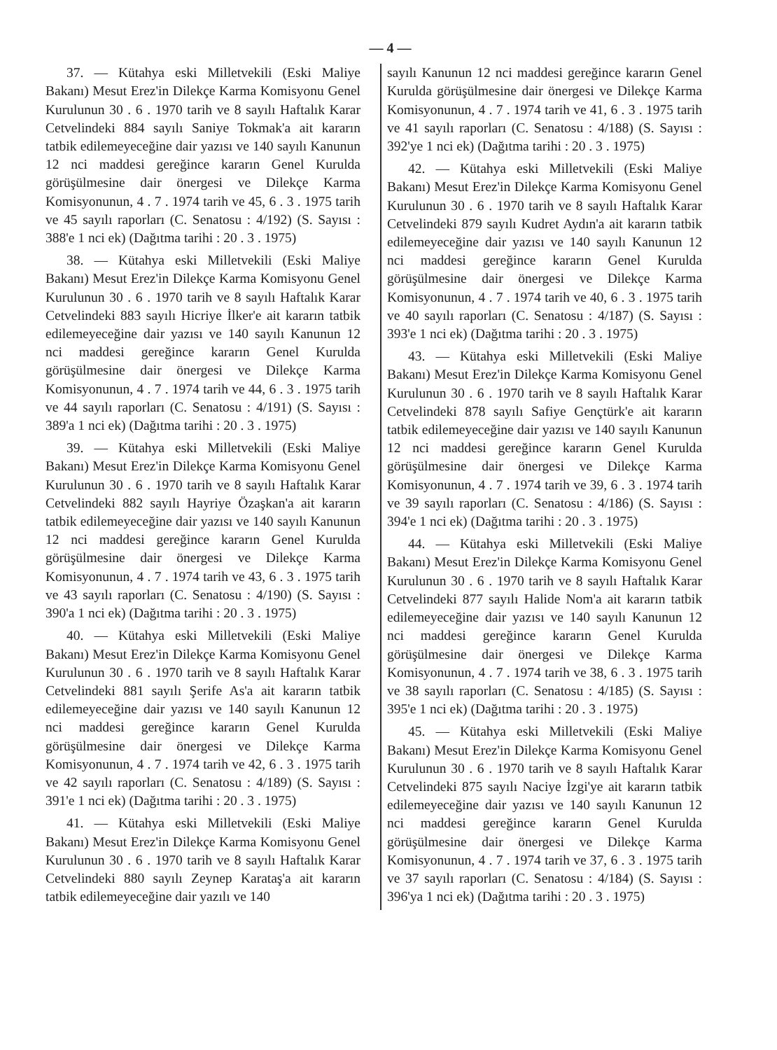— 4 —
37. — Kütahya eski Milletvekili (Eski Maliye Bakanı) Mesut Erez'in Dilekçe Karma Komisyonu Genel Kurulunun 30 . 6 . 1970 tarih ve 8 sayılı Haftalık Karar Cetvelindeki 884 sayılı Saniye Tokmak'a ait kararın tatbik edilemeyeceğine dair yazısı ve 140 sayılı Kanunun 12 nci maddesi gereğince kararın Genel Kurulda görüşülmesine dair önergesi ve Dilekçe Karma Komisyonunun, 4 . 7 . 1974 tarih ve 45, 6 . 3 . 1975 tarih ve 45 sayılı raporları (C. Senatosu : 4/192) (S. Sayısı : 388'e 1 nci ek) (Dağıtma tarihi : 20 . 3 . 1975)
38. — Kütahya eski Milletvekili (Eski Maliye Bakanı) Mesut Erez'in Dilekçe Karma Komisyonu Genel Kurulunun 30 . 6 . 1970 tarih ve 8 sayılı Haftalık Karar Cetvelindeki 883 sayılı Hicriye İlker'e ait kararın tatbik edilemeyeceğine dair yazısı ve 140 sayılı Kanunun 12 nci maddesi gereğince kararın Genel Kurulda görüşülmesine dair önergesi ve Dilekçe Karma Komisyonunun, 4 . 7 . 1974 tarih ve 44, 6 . 3 . 1975 tarih ve 44 sayılı raporları (C. Senatosu : 4/191) (S. Sayısı : 389'a 1 nci ek) (Dağıtma tarihi : 20 . 3 . 1975)
39. — Kütahya eski Milletvekili (Eski Maliye Bakanı) Mesut Erez'in Dilekçe Karma Komisyonu Genel Kurulunun 30 . 6 . 1970 tarih ve 8 sayılı Haftalık Karar Cetvelindeki 882 sayılı Hayriye Özaşkan'a ait kararın tatbik edilemeyeceğine dair yazısı ve 140 sayılı Kanunun 12 nci maddesi gereğince kararın Genel Kurulda görüşülmesine dair önergesi ve Dilekçe Karma Komisyonunun, 4 . 7 . 1974 tarih ve 43, 6 . 3 . 1975 tarih ve 43 sayılı raporları (C. Senatosu : 4/190) (S. Sayısı : 390'a 1 nci ek) (Dağıtma tarihi : 20 . 3 . 1975)
40. — Kütahya eski Milletvekili (Eski Maliye Bakanı) Mesut Erez'in Dilekçe Karma Komisyonu Genel Kurulunun 30 . 6 . 1970 tarih ve 8 sayılı Haftalık Karar Cetvelindeki 881 sayılı Şerife As'a ait kararın tatbik edilemeyeceğine dair yazısı ve 140 sayılı Kanunun 12 nci maddesi gereğince kararın Genel Kurulda görüşülmesine dair önergesi ve Dilekçe Karma Komisyonunun, 4 . 7 . 1974 tarih ve 42, 6 . 3 . 1975 tarih ve 42 sayılı raporları (C. Senatosu : 4/189) (S. Sayısı : 391'e 1 nci ek) (Dağıtma tarihi : 20 . 3 . 1975)
41. — Kütahya eski Milletvekili (Eski Maliye Bakanı) Mesut Erez'in Dilekçe Karma Komisyonu Genel Kurulunun 30 . 6 . 1970 tarih ve 8 sayılı Haftalık Karar Cetvelindeki 880 sayılı Zeynep Karataş'a ait kararın tatbik edilemeyeceğine dair yazılı ve 140
sayılı Kanunun 12 nci maddesi gereğince kararın Genel Kurulda görüşülmesine dair önergesi ve Dilekçe Karma Komisyonunun, 4 . 7 . 1974 tarih ve 41, 6 . 3 . 1975 tarih ve 41 sayılı raporları (C. Senatosu : 4/188) (S. Sayısı : 392'ye 1 nci ek) (Dağıtma tarihi : 20 . 3 . 1975)
42. — Kütahya eski Milletvekili (Eski Maliye Bakanı) Mesut Erez'in Dilekçe Karma Komisyonu Genel Kurulunun 30 . 6 . 1970 tarih ve 8 sayılı Haftalık Karar Cetvelindeki 879 sayılı Kudret Aydın'a ait kararın tatbik edilemeyeceğine dair yazısı ve 140 sayılı Kanunun 12 nci maddesi gereğince kararın Genel Kurulda görüşülmesine dair önergesi ve Dilekçe Karma Komisyonunun, 4 . 7 . 1974 tarih ve 40, 6 . 3 . 1975 tarih ve 40 sayılı raporları (C. Senatosu : 4/187) (S. Sayısı : 393'e 1 nci ek) (Dağıtma tarihi : 20 . 3 . 1975)
43. — Kütahya eski Milletvekili (Eski Maliye Bakanı) Mesut Erez'in Dilekçe Karma Komisyonu Genel Kurulunun 30 . 6 . 1970 tarih ve 8 sayılı Haftalık Karar Cetvelindeki 878 sayılı Safiye Gençtürk'e ait kararın tatbik edilemeyeceğine dair yazısı ve 140 sayılı Kanunun 12 nci maddesi gereğince kararın Genel Kurulda görüşülmesine dair önergesi ve Dilekçe Karma Komisyonunun, 4 . 7 . 1974 tarih ve 39, 6 . 3 . 1974 tarih ve 39 sayılı raporları (C. Senatosu : 4/186) (S. Sayısı : 394'e 1 nci ek) (Dağıtma tarihi : 20 . 3 . 1975)
44. — Kütahya eski Milletvekili (Eski Maliye Bakanı) Mesut Erez'in Dilekçe Karma Komisyonu Genel Kurulunun 30 . 6 . 1970 tarih ve 8 sayılı Haftalık Karar Cetvelindeki 877 sayılı Halide Nom'a ait kararın tatbik edilemeyeceğine dair yazısı ve 140 sayılı Kanunun 12 nci maddesi gereğince kararın Genel Kurulda görüşülmesine dair önergesi ve Dilekçe Karma Komisyonunun, 4 . 7 . 1974 tarih ve 38, 6 . 3 . 1975 tarih ve 38 sayılı raporları (C. Senatosu : 4/185) (S. Sayısı : 395'e 1 nci ek) (Dağıtma tarihi : 20 . 3 . 1975)
45. — Kütahya eski Milletvekili (Eski Maliye Bakanı) Mesut Erez'in Dilekçe Karma Komisyonu Genel Kurulunun 30 . 6 . 1970 tarih ve 8 sayılı Haftalık Karar Cetvelindeki 875 sayılı Naciye İzgi'ye ait kararın tatbik edilemeyeceğine dair yazısı ve 140 sayılı Kanunun 12 nci maddesi gereğince kararın Genel Kurulda görüşülmesine dair önergesi ve Dilekçe Karma Komisyonunun, 4 . 7 . 1974 tarih ve 37, 6 . 3 . 1975 tarih ve 37 sayılı raporları (C. Senatosu : 4/184) (S. Sayısı : 396'ya 1 nci ek) (Dağıtma tarihi : 20 . 3 . 1975)